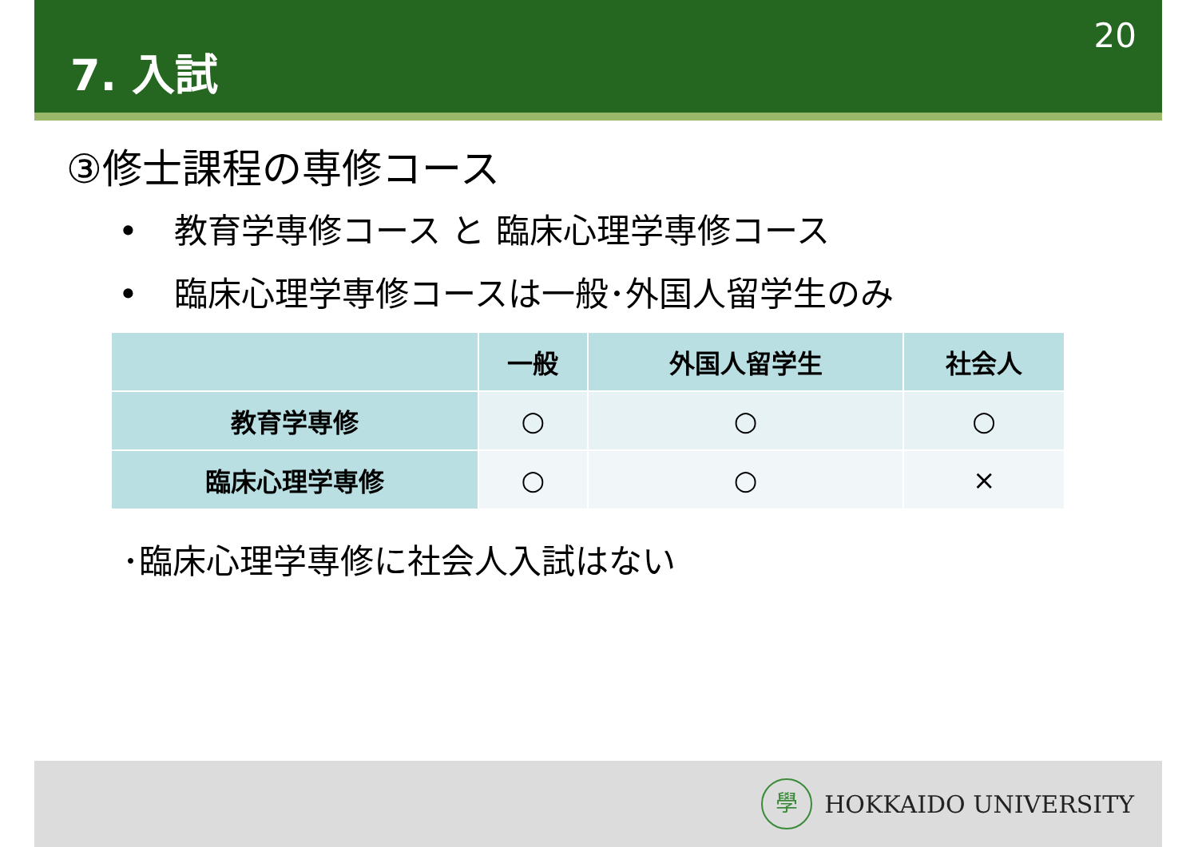7. 入試
20
③修士課程の専修コース
• 教育学専修コース と 臨床心理学専修コース
• 臨床心理学専修コースは一般･外国人留学生のみ
| | 一般 | 外国人留学生 | 社会人 |
| --- | --- | --- | --- |
| 教育学専修 | ○ | ○ | ○ |
| 臨床心理学専修 | ○ | ○ | × |
･臨床心理学専修に社会人入試はない
學
HOKKAIDO UNIVERSITY